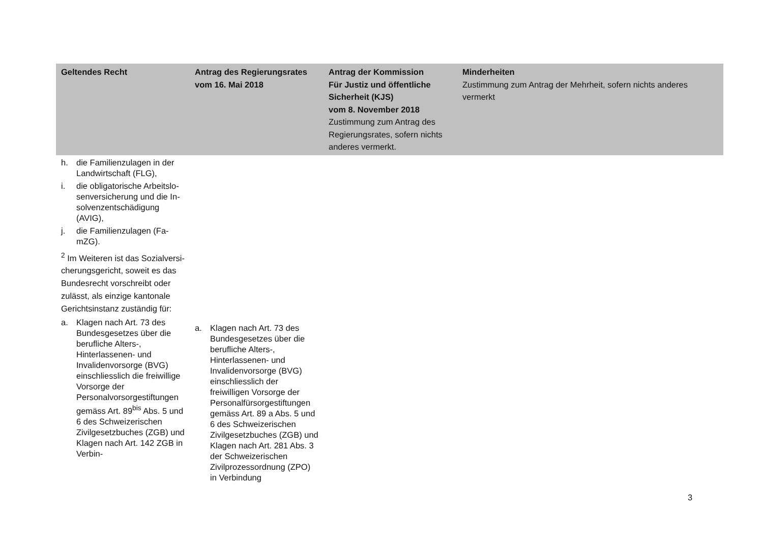| Geltendes Recht | Antrag des Regierungsrates vom 16. Mai 2018 | Antrag der Kommission Für Justiz und öffentliche Sicherheit (KJS) vom 8. November 2018 Zustimmung zum Antrag des Regierungsrates, sofern nichts anderes vermerkt. | Minderheiten Zustimmung zum Antrag der Mehrheit, sofern nichts anderes vermerkt |
| --- | --- | --- | --- |
| h. die Familienzulagen in der Landwirtschaft (FLG), i. die obligatorische Arbeitslo­senversicherung und die In­solvenzentschädigung (AVIG), j. die Familienzulagen (Fa­mZG). <sup>2</sup> Im Weiteren ist das Sozialversi­cherungsgericht, soweit es das Bundesrecht vorschreibt oder zu­lässt, als einzige kantonale Ge­richtsinstanz zuständig für: a. Klagen nach Art. 73 des Bun­desgesetzes über die berufli­che Alters-, Hinterlassenen- und Invalidenvorsorge (BVG) einschliesslich die freiwillige Vorsorge der Personalvorsor­gestiftungen gemäss Art. 89<sup>bis</sup> Abs. 5 und 6 des Schweizerischen Zivilgesetz­buches (ZGB) und Klagen nach Art. 142 ZGB in Verbin- | a. Klagen nach Art. 73 des Bun­desgesetzes über die berufli­che Alters-, Hinterlassenen- und Invalidenvorsorge (BVG) einschliesslich der freiwilligen Vorsorge der Personalfürsor­gestiftungen gemäss Art. 89 a Abs. 5 und 6 des Schwei­zerischen Zivilgesetzbuches (ZGB) und Klagen nach Art. 281 Abs. 3 der Schwei­zerischen Zivilprozessord­nung (ZPO) in Verbindung | | |
3